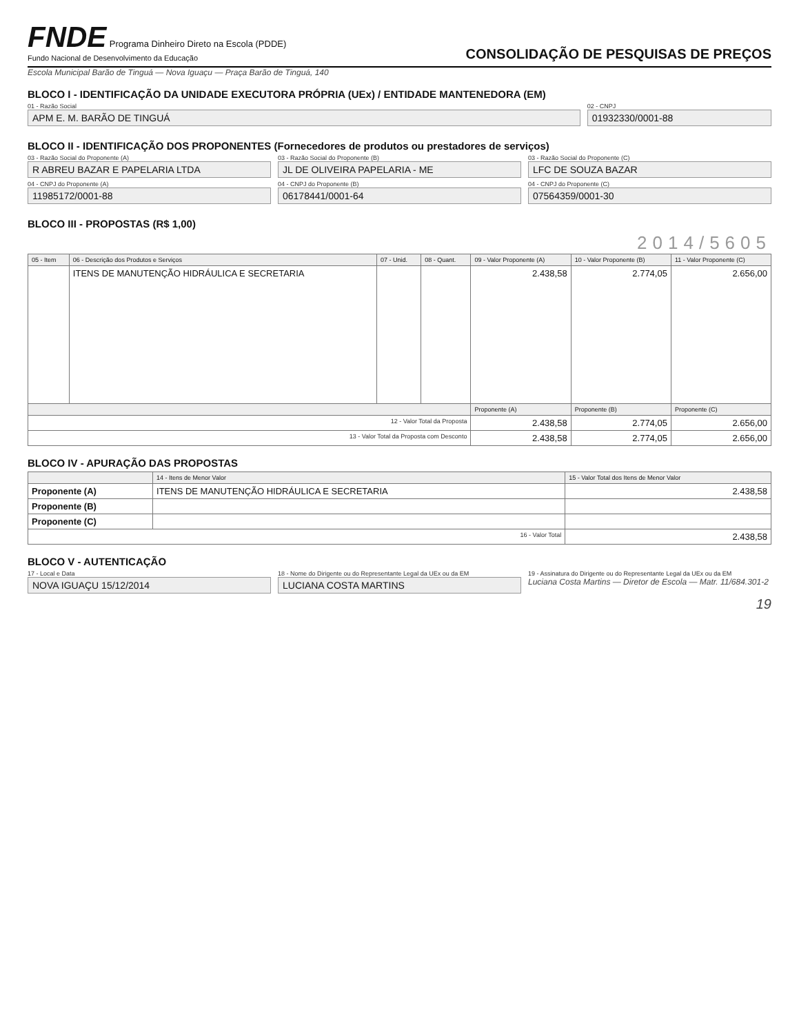FNDE Programa Dinheiro Direto na Escola (PDDE)
Fundo Nacional de Desenvolvimento da Educação
CONSOLIDAÇÃO DE PESQUISAS DE PREÇOS
Escola Municipal Barão de Tinguá — Nova Iguaçu — Praça Barão de Tinguá, 140
BLOCO I - IDENTIFICAÇÃO DA UNIDADE EXECUTORA PRÓPRIA (UEx) / ENTIDADE MANTENEDORA (EM)
01 - Razão Social
APM E. M. BARÃO DE TINGUÁ
02 - CNPJ
01932330/0001-88
BLOCO II - IDENTIFICAÇÃO DOS PROPONENTES (Fornecedores de produtos ou prestadores de serviços)
03 - Razão Social do Proponente (A)
R ABREU BAZAR E PAPELARIA LTDA
04 - CNPJ do Proponente (A)
11985172/0001-88
03 - Razão Social do Proponente (B)
JL DE OLIVEIRA PAPELARIA - ME
04 - CNPJ do Proponente (B)
06178441/0001-64
03 - Razão Social do Proponente (C)
LFC DE SOUZA BAZAR
04 - CNPJ do Proponente (C)
07564359/0001-30
BLOCO III - PROPOSTAS (R$ 1,00)
2014/5605
| 05 - Item | 06 - Descrição dos Produtos e Serviços | 07 - Unid. | 08 - Quant. | 09 - Valor Proponente (A) | 10 - Valor Proponente (B) | 11 - Valor Proponente (C) |
| --- | --- | --- | --- | --- | --- | --- |
| | ITENS DE MANUTENÇÃO HIDRÁULICA E SECRETARIA | | | 2.438,58 | 2.774,05 | 2.656,00 |
| | | | | Proponente (A) | Proponente (B) | Proponente (C) |
| 12 - Valor Total da Proposta | | | | 2.438,58 | 2.774,05 | 2.656,00 |
| 13 - Valor Total da Proposta com Desconto | | | | 2.438,58 | 2.774,05 | 2.656,00 |
BLOCO IV - APURAÇÃO DAS PROPOSTAS
| | 14 - Itens de Menor Valor | 15 - Valor Total dos Itens de Menor Valor |
| --- | --- | --- |
| Proponente (A) | ITENS DE MANUTENÇÃO HIDRÁULICA E SECRETARIA | 2.438,58 |
| Proponente (B) | | |
| Proponente (C) | | |
| 16 - Valor Total | | 2.438,58 |
BLOCO V - AUTENTICAÇÃO
17 - Local e Data
NOVA IGUAÇU 15/12/2014
18 - Nome do Dirigente ou do Representante Legal da UEx ou da EM
LUCIANA COSTA MARTINS
19 - Assinatura do Dirigente ou do Representante Legal da UEx ou da EM
Luciana Costa Martins — Diretor de Escola — Matr. 11/684.301-2
19